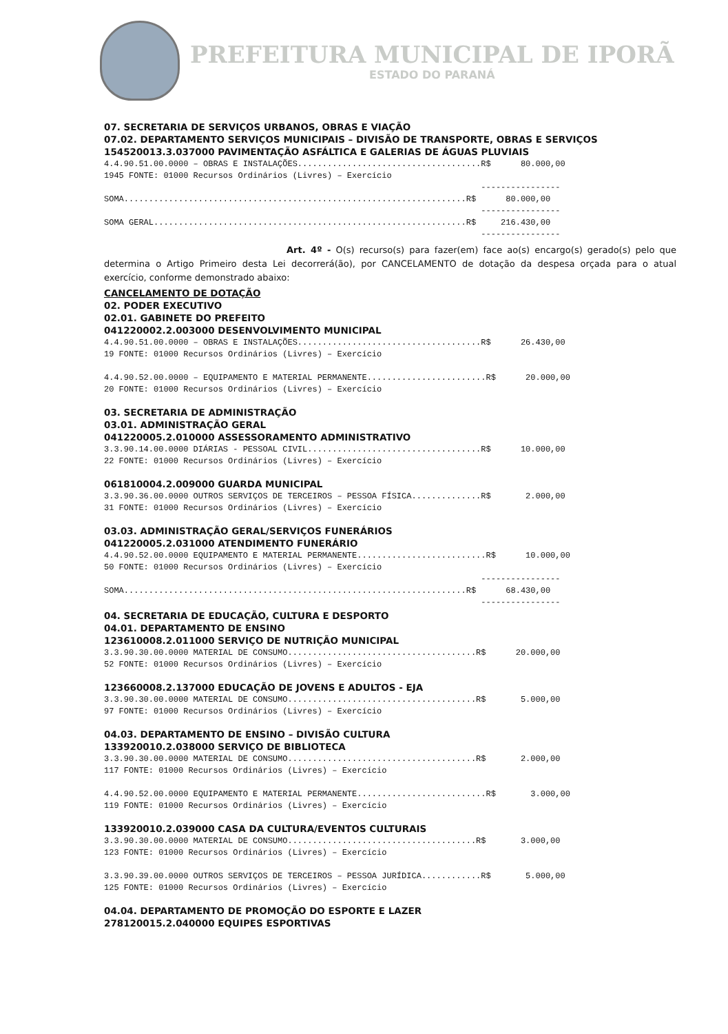PREFEITURA MUNICIPAL DE IPORÃ
ESTADO DO PARANÁ
07. SECRETARIA DE SERVIÇOS URBANOS, OBRAS E VIAÇÃO
07.02. DEPARTAMENTO SERVIÇOS MUNICIPAIS – DIVISÃO DE TRANSPORTE, OBRAS E SERVIÇOS
154520013.3.037000 PAVIMENTAÇÃO ASFÁLTICA E GALERIAS DE ÁGUAS PLUVIAIS
4.4.90.51.00.0000 – OBRAS E INSTALAÇÕES.....................................R$ 80.000,00 1945 FONTE: 01000 Recursos Ordinários (Livres) – Exercício ---------------- SOMA.....................................................................R$ 80.000,00 ---------------- SOMA GERAL...............................................................R$ 216.430,00 ----------------
Art. 4º - O(s) recurso(s) para fazer(em) face ao(s) encargo(s) gerado(s) pelo que determina o Artigo Primeiro desta Lei decorrerá(ão), por CANCELAMENTO de dotação da despesa orçada para o atual exercício, conforme demonstrado abaixo:
CANCELAMENTO DE DOTAÇÃO
02. PODER EXECUTIVO
02.01. GABINETE DO PREFEITO
041220002.2.003000 DESENVOLVIMENTO MUNICIPAL
4.4.90.51.00.0000 – OBRAS E INSTALAÇÕES.....................................R$ 26.430,00 19 FONTE: 01000 Recursos Ordinários (Livres) – Exercício 4.4.90.52.00.0000 – EQUIPAMENTO E MATERIAL PERMANENTE........................R$ 20.000,00 20 FONTE: 01000 Recursos Ordinários (Livres) – Exercício
03. SECRETARIA DE ADMINISTRAÇÃO
03.01. ADMINISTRAÇÃO GERAL
041220005.2.010000 ASSESSORAMENTO ADMINISTRATIVO
3.3.90.14.00.0000 DIÁRIAS - PESSOAL CIVIL...................................R$ 10.000,00 22 FONTE: 01000 Recursos Ordinários (Livres) – Exercício
061810004.2.009000 GUARDA MUNICIPAL
3.3.90.36.00.0000 OUTROS SERVIÇOS DE TERCEIROS – PESSOA FÍSICA..............R$ 2.000,00 31 FONTE: 01000 Recursos Ordinários (Livres) – Exercício
03.03. ADMINISTRAÇÃO GERAL/SERVIÇOS FUNERÁRIOS
041220005.2.031000 ATENDIMENTO FUNERÁRIO
4.4.90.52.00.0000 EQUIPAMENTO E MATERIAL PERMANENTE..........................R$ 10.000,00 50 FONTE: 01000 Recursos Ordinários (Livres) – Exercício ---------------- SOMA.....................................................................R$ 68.430,00 ----------------
04. SECRETARIA DE EDUCAÇÃO, CULTURA E DESPORTO
04.01. DEPARTAMENTO DE ENSINO
123610008.2.011000 SERVIÇO DE NUTRIÇÃO MUNICIPAL
3.3.90.30.00.0000 MATERIAL DE CONSUMO......................................R$ 20.000,00 52 FONTE: 01000 Recursos Ordinários (Livres) – Exercício
123660008.2.137000 EDUCAÇÃO DE JOVENS E ADULTOS - EJA
3.3.90.30.00.0000 MATERIAL DE CONSUMO......................................R$ 5.000,00 97 FONTE: 01000 Recursos Ordinários (Livres) – Exercício
04.03. DEPARTAMENTO DE ENSINO – DIVISÃO CULTURA
133920010.2.038000 SERVIÇO DE BIBLIOTECA
3.3.90.30.00.0000 MATERIAL DE CONSUMO......................................R$ 2.000,00 117 FONTE: 01000 Recursos Ordinários (Livres) – Exercício 4.4.90.52.00.0000 EQUIPAMENTO E MATERIAL PERMANENTE..........................R$ 3.000,00 119 FONTE: 01000 Recursos Ordinários (Livres) – Exercício
133920010.2.039000 CASA DA CULTURA/EVENTOS CULTURAIS
3.3.90.30.00.0000 MATERIAL DE CONSUMO......................................R$ 3.000,00 123 FONTE: 01000 Recursos Ordinários (Livres) – Exercício 3.3.90.39.00.0000 OUTROS SERVIÇOS DE TERCEIROS – PESSOA JURÍDICA............R$ 5.000,00 125 FONTE: 01000 Recursos Ordinários (Livres) – Exercício
04.04. DEPARTAMENTO DE PROMOÇÃO DO ESPORTE E LAZER
278120015.2.040000 EQUIPES ESPORTIVAS